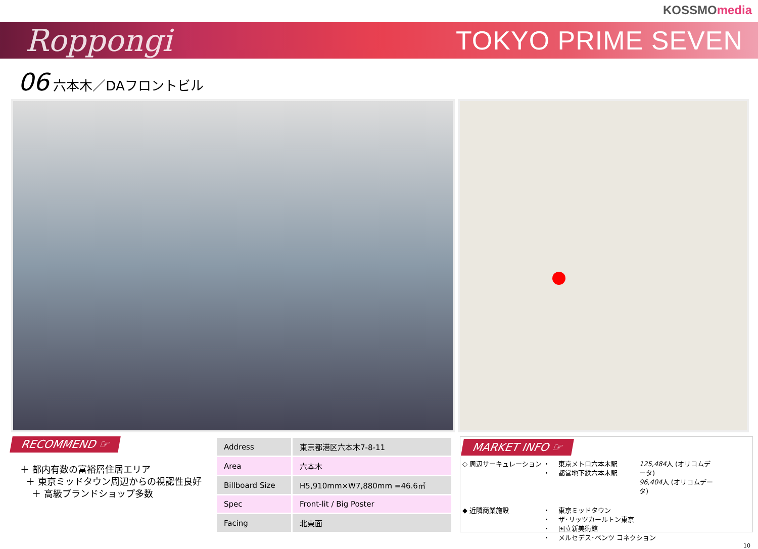KOSSMOmedia
Roppongi
TOKYO PRIME SEVEN
06 六本木／DAフロントビル
RECOMMEND ☞
＋ 都内有数の富裕層住居エリア
＋ 東京ミッドタウン周辺からの視認性良好
＋ 高級ブランドショップ多数
| Address | 東京都港区六本木7-8-11 |
| Area | 六本木 |
| Billboard Size | H5,910mm×W7,880mm =46.6㎡ |
| Spec | Front-lit / Big Poster |
| Facing | 北東面 |
MARKET INFO ☞
◇ 周辺サーキュレーション
・
・
東京メトロ六本木駅
都営地下鉄六本木駅
125,484人 (オリコムデータ)
96,404人 (オリコムデータ)
◆ 近隣商業施設
・
・
・
・
東京ミッドタウン
ザ･リッツカールトン東京
国立新美術館
メルセデス･ベンツ コネクション
10